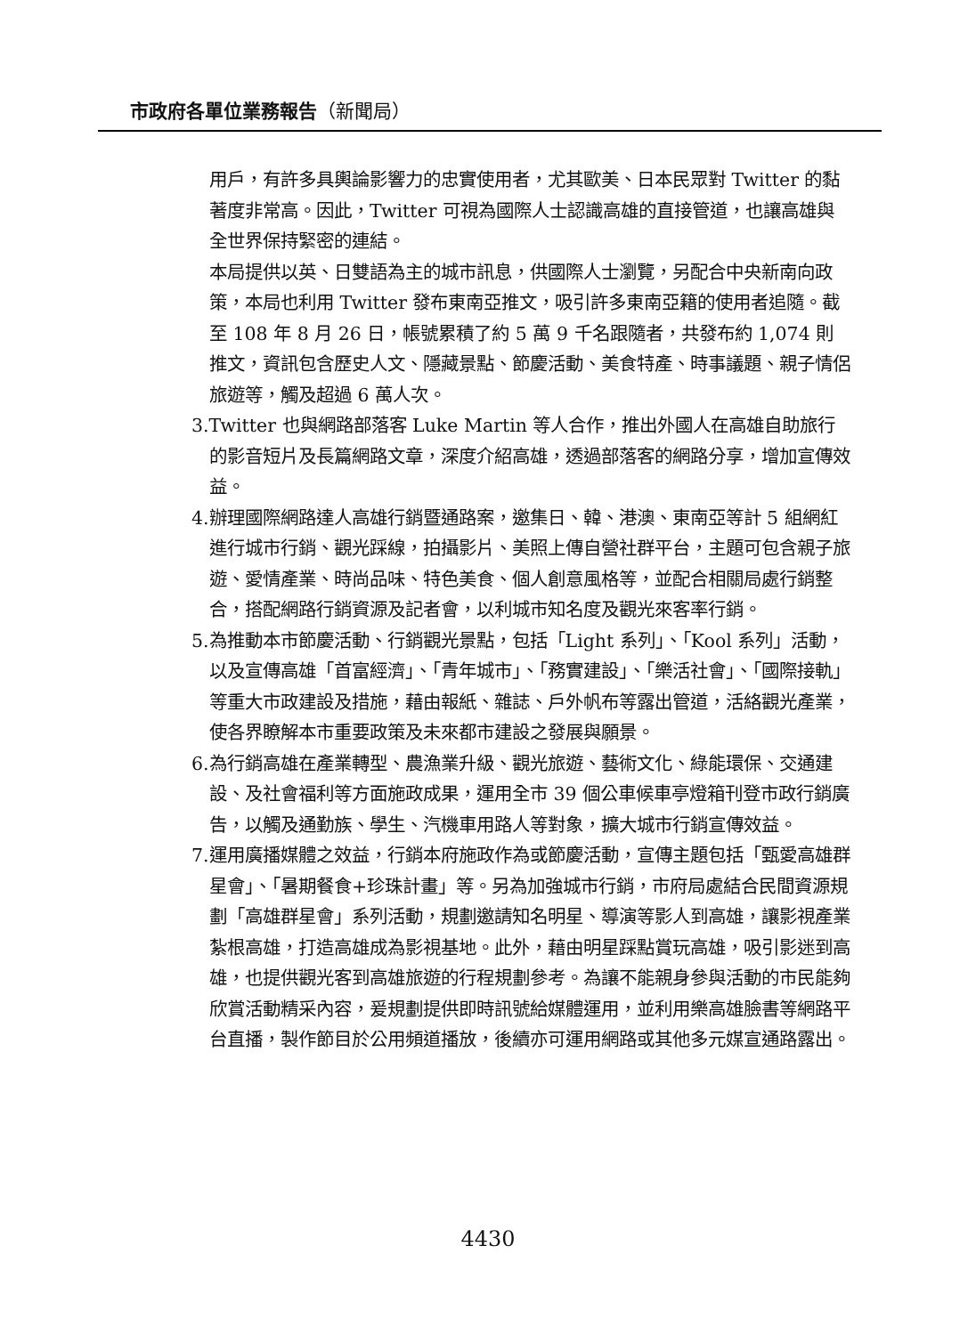市政府各單位業務報告（新聞局）
用戶，有許多具輿論影響力的忠實使用者，尤其歐美、日本民眾對 Twitter 的黏著度非常高。因此，Twitter 可視為國際人士認識高雄的直接管道，也讓高雄與全世界保持緊密的連結。
本局提供以英、日雙語為主的城市訊息，供國際人士瀏覽，另配合中央新南向政策，本局也利用 Twitter 發布東南亞推文，吸引許多東南亞籍的使用者追隨。截至 108 年 8 月 26 日，帳號累積了約 5 萬 9 千名跟隨者，共發布約 1,074 則推文，資訊包含歷史人文、隱藏景點、節慶活動、美食特產、時事議題、親子情侶旅遊等，觸及超過 6 萬人次。
3.Twitter 也與網路部落客 Luke Martin 等人合作，推出外國人在高雄自助旅行的影音短片及長篇網路文章，深度介紹高雄，透過部落客的網路分享，增加宣傳效益。
4.辦理國際網路達人高雄行銷暨通路案，邀集日、韓、港澳、東南亞等計 5 組網紅進行城市行銷、觀光踩線，拍攝影片、美照上傳自營社群平台，主題可包含親子旅遊、愛情產業、時尚品味、特色美食、個人創意風格等，並配合相關局處行銷整合，搭配網路行銷資源及記者會，以利城市知名度及觀光來客率行銷。
5.為推動本市節慶活動、行銷觀光景點，包括「Light 系列」、「Kool 系列」活動，以及宣傳高雄「首富經濟」、「青年城市」、「務實建設」、「樂活社會」、「國際接軌」等重大市政建設及措施，藉由報紙、雜誌、戶外帆布等露出管道，活絡觀光產業，使各界瞭解本市重要政策及未來都市建設之發展與願景。
6.為行銷高雄在產業轉型、農漁業升級、觀光旅遊、藝術文化、綠能環保、交通建設、及社會福利等方面施政成果，運用全市 39 個公車候車亭燈箱刊登市政行銷廣告，以觸及通勤族、學生、汽機車用路人等對象，擴大城市行銷宣傳效益。
7.運用廣播媒體之效益，行銷本府施政作為或節慶活動，宣傳主題包括「甄愛高雄群星會」、「暑期餐食+珍珠計畫」等。另為加強城市行銷，市府局處結合民間資源規劃「高雄群星會」系列活動，規劃邀請知名明星、導演等影人到高雄，讓影視產業紮根高雄，打造高雄成為影視基地。此外，藉由明星踩點賞玩高雄，吸引影迷到高雄，也提供觀光客到高雄旅遊的行程規劃參考。為讓不能親身參與活動的市民能夠欣賞活動精采內容，爰規劃提供即時訊號給媒體運用，並利用樂高雄臉書等網路平台直播，製作節目於公用頻道播放，後續亦可運用網路或其他多元媒宣通路露出。
4430